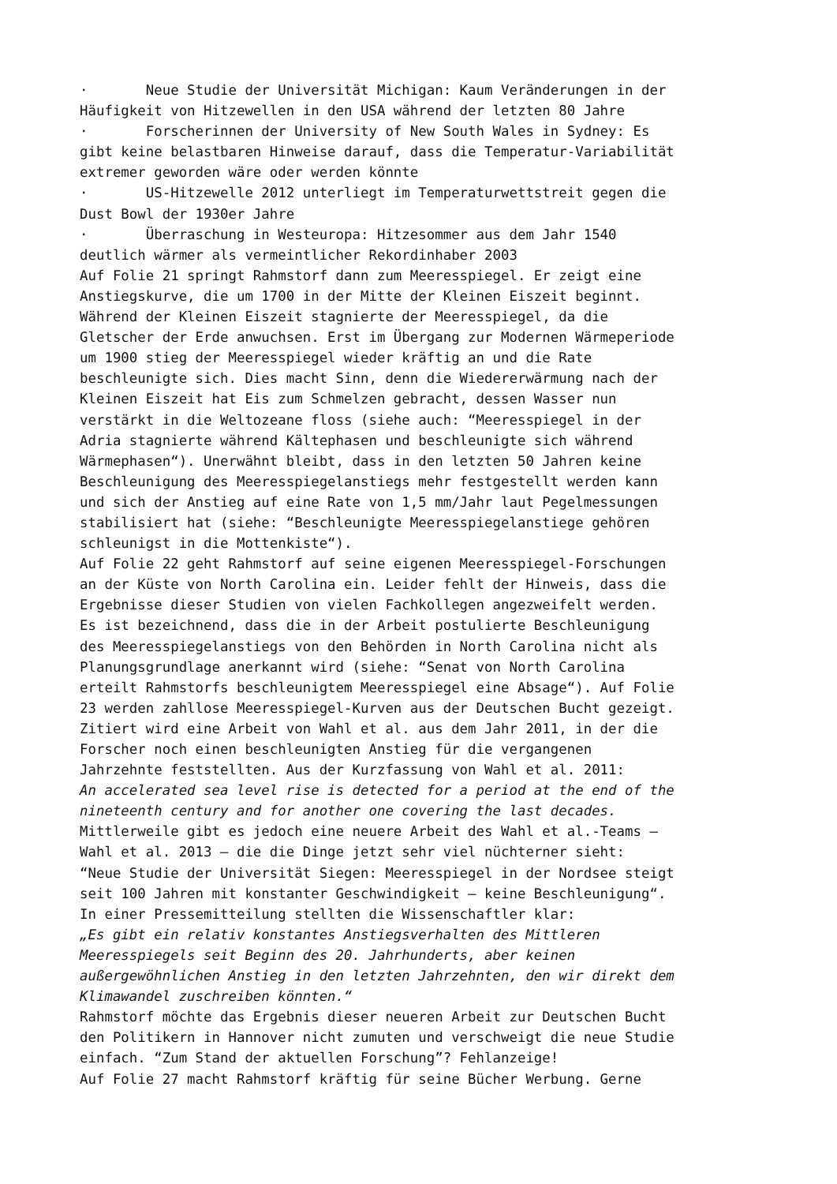· Neue Studie der Universität Michigan: Kaum Veränderungen in der Häufigkeit von Hitzewellen in den USA während der letzten 80 Jahre · Forscherinnen der University of New South Wales in Sydney: Es gibt keine belastbaren Hinweise darauf, dass die Temperatur-Variabilität extremer geworden wäre oder werden könnte · US-Hitzewelle 2012 unterliegt im Temperaturwettstreit gegen die Dust Bowl der 1930er Jahre · Überraschung in Westeuropa: Hitzesommer aus dem Jahr 1540 deutlich wärmer als vermeintlicher Rekordinhaber 2003 Auf Folie 21 springt Rahmstorf dann zum Meeresspiegel. Er zeigt eine Anstiegskurve, die um 1700 in der Mitte der Kleinen Eiszeit beginnt. Während der Kleinen Eiszeit stagnierte der Meeresspiegel, da die Gletscher der Erde anwuchsen. Erst im Übergang zur Modernen Wärmeperiode um 1900 stieg der Meeresspiegel wieder kräftig an und die Rate beschleunigte sich. Dies macht Sinn, denn die Wiedererwärmung nach der Kleinen Eiszeit hat Eis zum Schmelzen gebracht, dessen Wasser nun verstärkt in die Weltozeane floss (siehe auch: “Meeresspiegel in der Adria stagnierte während Kältephasen und beschleunigte sich während Wärmephasen“). Unerwähnt bleibt, dass in den letzten 50 Jahren keine Beschleunigung des Meeresspiegelanstiegs mehr festgestellt werden kann und sich der Anstieg auf eine Rate von 1,5 mm/Jahr laut Pegelmessungen stabilisiert hat (siehe: “Beschleunigte Meeresspiegelanstiege gehören schleunigst in die Mottenkiste“). Auf Folie 22 geht Rahmstorf auf seine eigenen Meeresspiegel-Forschungen an der Küste von North Carolina ein. Leider fehlt der Hinweis, dass die Ergebnisse dieser Studien von vielen Fachkollegen angezweifelt werden. Es ist bezeichnend, dass die in der Arbeit postulierte Beschleunigung des Meeresspiegelanstiegs von den Behörden in North Carolina nicht als Planungsgrundlage anerkannt wird (siehe: “Senat von North Carolina erteilt Rahmstorfs beschleunigtem Meeresspiegel eine Absage“). Auf Folie 23 werden zahllose Meeresspiegel-Kurven aus der Deutschen Bucht gezeigt. Zitiert wird eine Arbeit von Wahl et al. aus dem Jahr 2011, in der die Forscher noch einen beschleunigten Anstieg für die vergangenen Jahrzehnte feststellten. Aus der Kurzfassung von Wahl et al. 2011: An accelerated sea level rise is detected for a period at the end of the nineteenth century and for another one covering the last decades. Mittlerweile gibt es jedoch eine neuere Arbeit des Wahl et al.-Teams – Wahl et al. 2013 – die die Dinge jetzt sehr viel nüchterner sieht: “Neue Studie der Universität Siegen: Meeresspiegel in der Nordsee steigt seit 100 Jahren mit konstanter Geschwindigkeit – keine Beschleunigung“. In einer Pressemitteilung stellten die Wissenschaftler klar: „Es gibt ein relativ konstantes Anstiegsverhalten des Mittleren Meeresspiegels seit Beginn des 20. Jahrhunderts, aber keinen außergewöhnlichen Anstieg in den letzten Jahrzehnten, den wir direkt dem Klimawandel zuschreiben könnten.“ Rahmstorf möchte das Ergebnis dieser neueren Arbeit zur Deutschen Bucht den Politikern in Hannover nicht zumuten und verschweigt die neue Studie einfach. “Zum Stand der aktuellen Forschung”? Fehlanzeige! Auf Folie 27 macht Rahmstorf kräftig für seine Bücher Werbung. Gerne